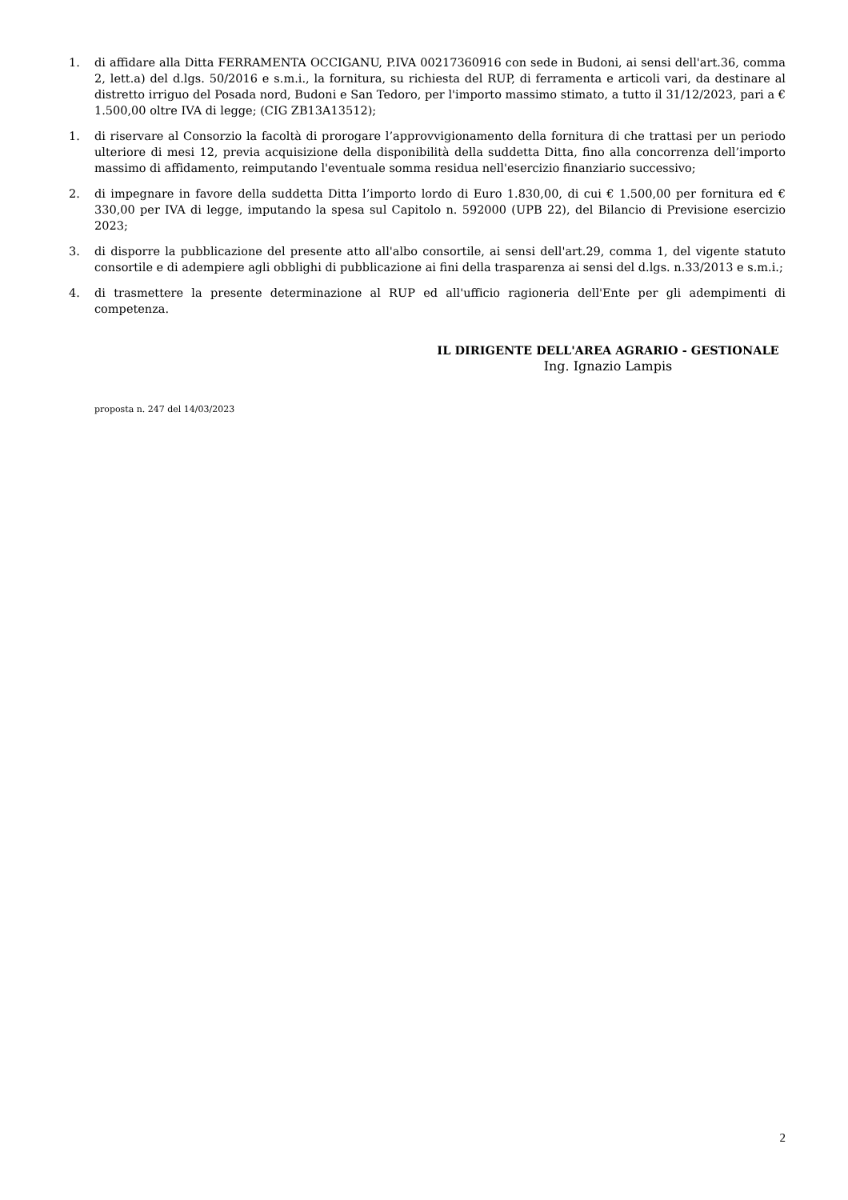1. di affidare alla Ditta FERRAMENTA OCCIGANU, P.IVA 00217360916 con sede in Budoni, ai sensi dell'art.36, comma 2, lett.a) del d.lgs. 50/2016 e s.m.i., la fornitura, su richiesta del RUP, di ferramenta e articoli vari, da destinare al distretto irriguo del Posada nord, Budoni e San Tedoro, per l'importo massimo stimato, a tutto il 31/12/2023, pari a € 1.500,00 oltre IVA di legge; (CIG ZB13A13512);
1. di riservare al Consorzio la facoltà di prorogare l’approvvigionamento della fornitura di che trattasi per un periodo ulteriore di mesi 12, previa acquisizione della disponibilità della suddetta Ditta, fino alla concorrenza dell’importo massimo di affidamento, reimputando l'eventuale somma residua nell'esercizio finanziario successivo;
2. di impegnare in favore della suddetta Ditta l’importo lordo di Euro 1.830,00, di cui € 1.500,00 per fornitura ed € 330,00 per IVA di legge, imputando la spesa sul Capitolo n. 592000 (UPB 22), del Bilancio di Previsione esercizio 2023;
3. di disporre la pubblicazione del presente atto all'albo consortile, ai sensi dell'art.29, comma 1, del vigente statuto consortile e di adempiere agli obblighi di pubblicazione ai fini della trasparenza ai sensi del d.lgs. n.33/2013 e s.m.i.;
4. di trasmettere la presente determinazione al RUP ed all'ufficio ragioneria dell'Ente per gli adempimenti di competenza.
IL DIRIGENTE DELL'AREA AGRARIO - GESTIONALE
Ing. Ignazio Lampis
proposta n. 247 del 14/03/2023
2